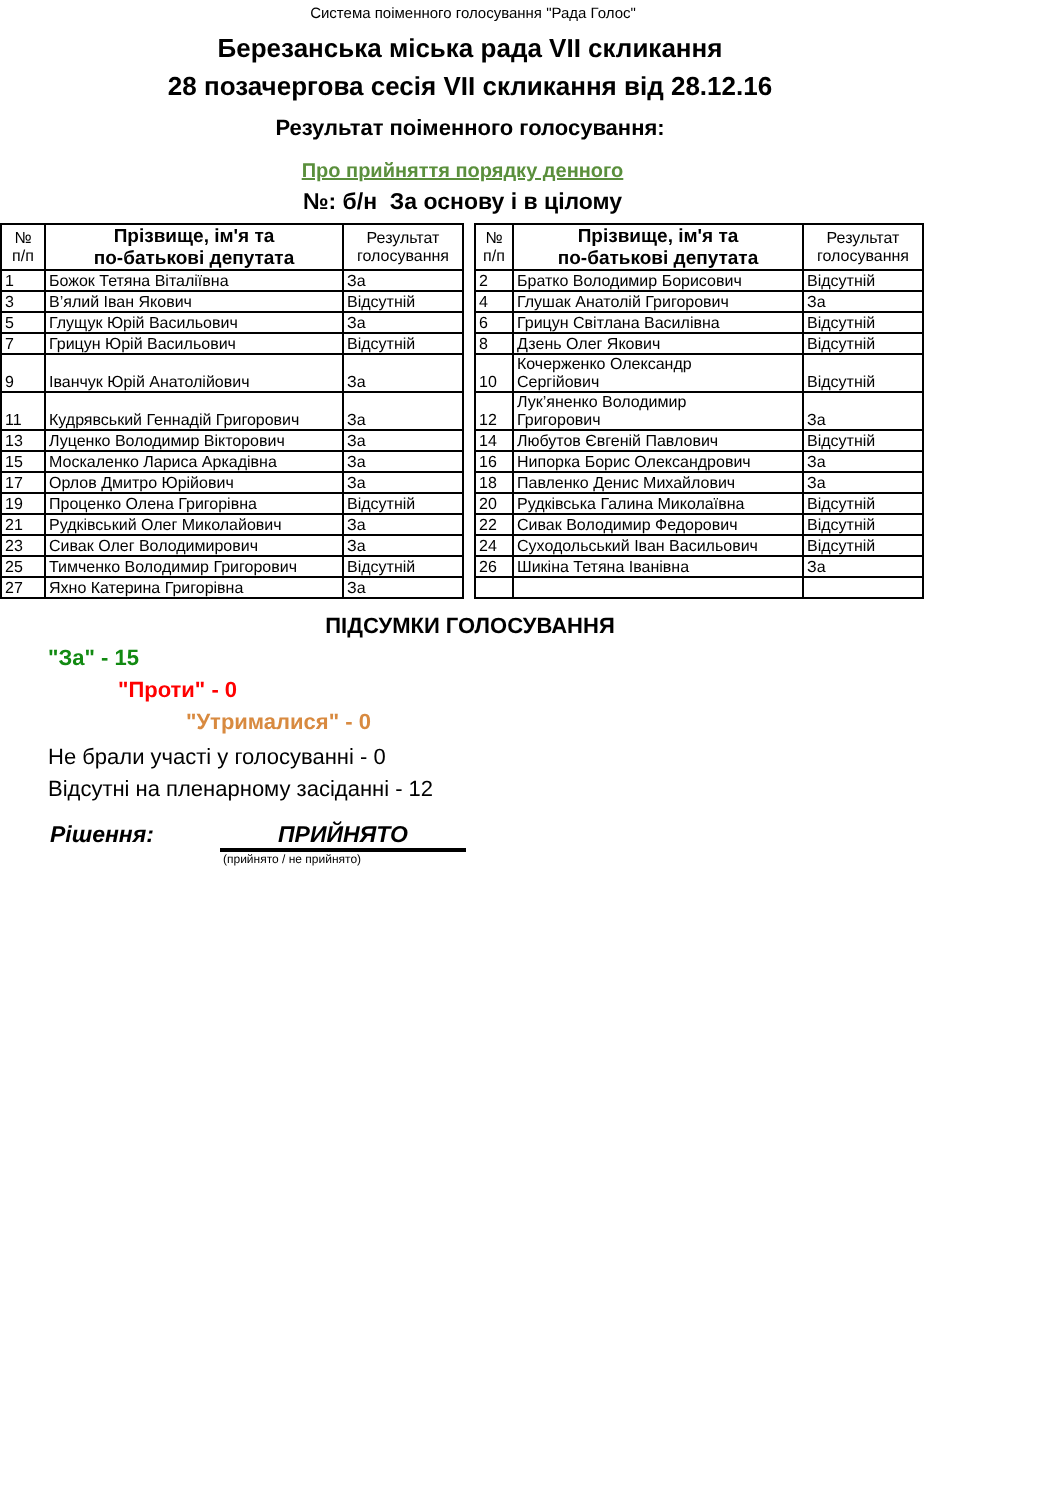Система поіменного голосування "Рада Голос"
Березанська міська рада VII скликання
28 позачергова сесія VII скликання від 28.12.16
Результат поіменного голосування:
Про прийняття порядку денного
№: б/н За основу і в цілому
| № п/п | Прізвище, ім'я та по-батькові депутата | Результат голосування |
| --- | --- | --- |
| 1 | Божок Тетяна Віталіївна | За |
| 3 | В’ялий Іван Якович | Відсутній |
| 5 | Глущук Юрій Васильович | За |
| 7 | Грицун Юрій Васильович | Відсутній |
| 9 | Іванчук Юрій Анатолійович | За |
| 11 | Кудрявський Геннадій Григорович | За |
| 13 | Луценко Володимир Вікторович | За |
| 15 | Москаленко Лариса Аркадівна | За |
| 17 | Орлов Дмитро Юрійович | За |
| 19 | Проценко Олена Григорівна | Відсутній |
| 21 | Рудківський Олег Миколайович | За |
| 23 | Сивак Олег Володимирович | За |
| 25 | Тимченко Володимир Григорович | Відсутній |
| 27 | Яхно Катерина Григорівна | За |
| № п/п | Прізвище, ім'я та по-батькові депутата | Результат голосування |
| --- | --- | --- |
| 2 | Братко Володимир Борисович | Відсутній |
| 4 | Глушак Анатолій Григорович | За |
| 6 | Грицун Світлана Василівна | Відсутній |
| 8 | Дзень Олег Якович | Відсутній |
| 10 | Кочерженко Олександр Сергійович | Відсутній |
| 12 | Лук’яненко Володимир Григорович | За |
| 14 | Любутов Євгеній Павлович | Відсутній |
| 16 | Нипорка Борис Олександрович | За |
| 18 | Павленко Денис Михайлович | За |
| 20 | Рудківська Галина Миколаївна | Відсутній |
| 22 | Сивак Володимир Федорович | Відсутній |
| 24 | Суходольський Іван Васильович | Відсутній |
| 26 | Шикіна Тетяна Іванівна | За |
ПІДСУМКИ ГОЛОСУВАННЯ
"За" - 15
"Проти" - 0
"Утрималися" - 0
Не брали участі у голосуванні - 0
Відсутні на пленарному засіданні - 12
Рішення: ПРИЙНЯТО
(прийнято / не прийнято)